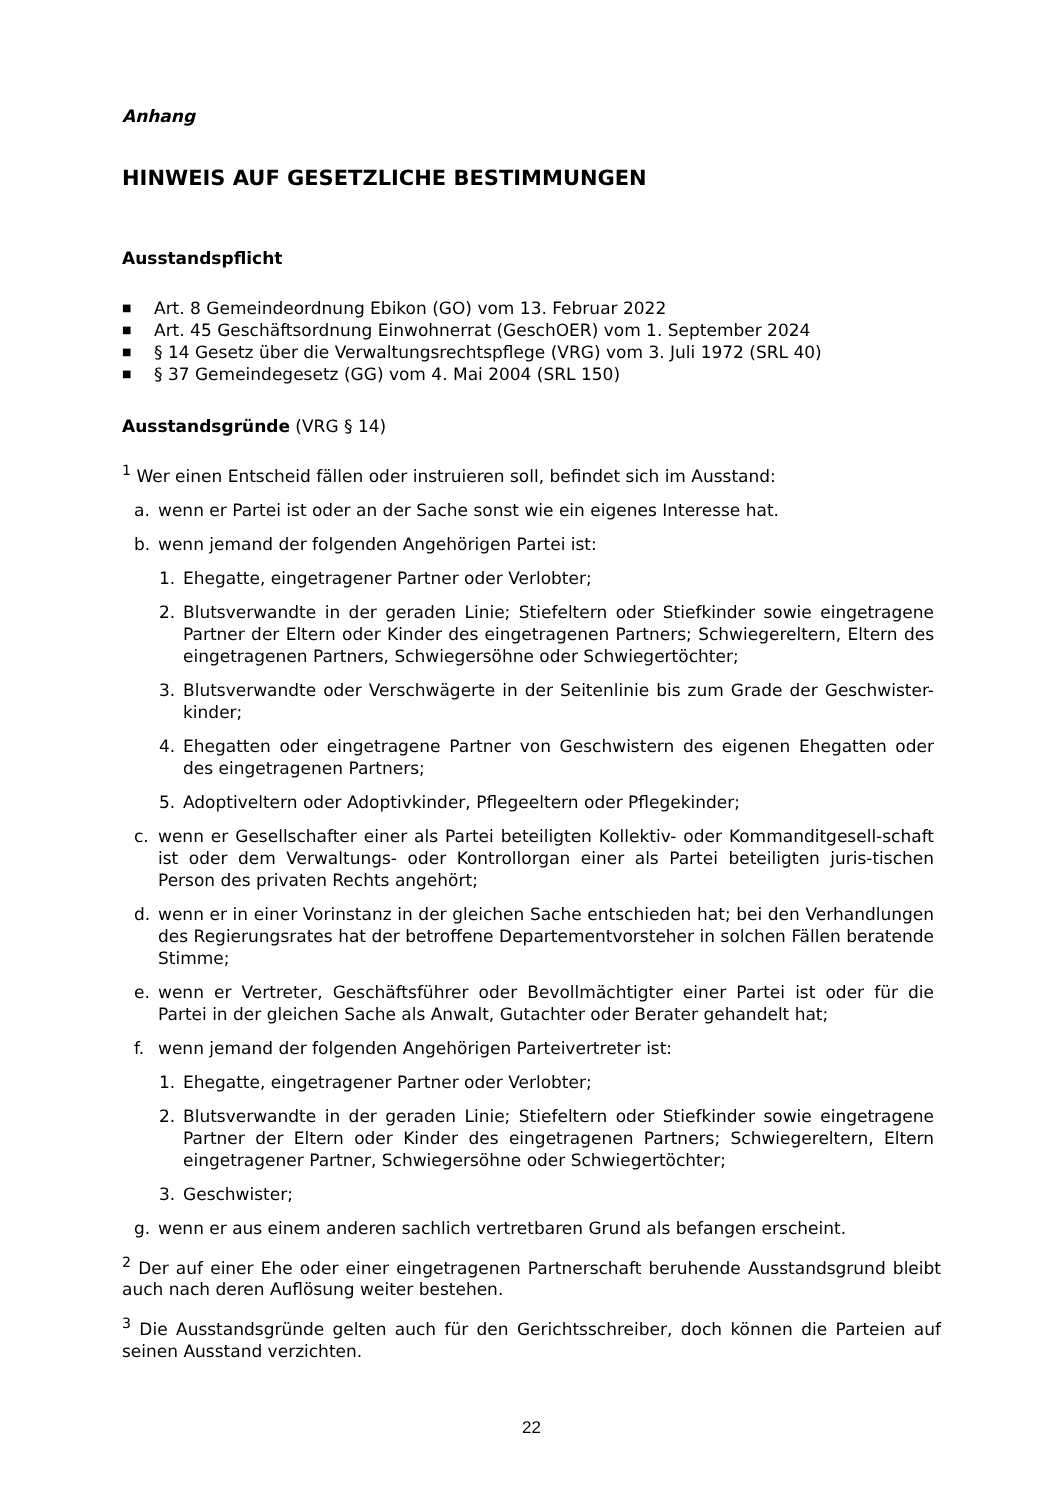Anhang
HINWEIS AUF GESETZLICHE BESTIMMUNGEN
Ausstandspflicht
■ Art. 8 Gemeindeordnung Ebikon (GO) vom 13. Februar 2022
■ Art. 45 Geschäftsordnung Einwohnerrat (GeschOER) vom 1. September 2024
■ § 14 Gesetz über die Verwaltungsrechtspflege (VRG) vom 3. Juli 1972 (SRL 40)
■ § 37 Gemeindegesetz (GG) vom 4. Mai 2004 (SRL 150)
Ausstandsgründe (VRG § 14)
<sup>1</sup> Wer einen Entscheid fällen oder instruieren soll, befindet sich im Ausstand:
a. wenn er Partei ist oder an der Sache sonst wie ein eigenes Interesse hat.
b. wenn jemand der folgenden Angehörigen Partei ist:
1. Ehegatte, eingetragener Partner oder Verlobter;
2. Blutsverwandte in der geraden Linie; Stiefeltern oder Stiefkinder sowie eingetragene Partner der Eltern oder Kinder des eingetragenen Partners; Schwiegereltern, Eltern des eingetragenen Partners, Schwiegersöhne oder Schwiegertöchter;
3. Blutsverwandte oder Verschwägerte in der Seitenlinie bis zum Grade der Geschwister-kinder;
4. Ehegatten oder eingetragene Partner von Geschwistern des eigenen Ehegatten oder des eingetragenen Partners;
5. Adoptiveltern oder Adoptivkinder, Pflegeeltern oder Pflegekinder;
c. wenn er Gesellschafter einer als Partei beteiligten Kollektiv- oder Kommanditgesell-schaft ist oder dem Verwaltungs- oder Kontrollorgan einer als Partei beteiligten juris-tischen Person des privaten Rechts angehört;
d. wenn er in einer Vorinstanz in der gleichen Sache entschieden hat; bei den Verhandlungen des Regierungsrates hat der betroffene Departementvorsteher in solchen Fällen beratende Stimme;
e. wenn er Vertreter, Geschäftsführer oder Bevollmächtigter einer Partei ist oder für die Partei in der gleichen Sache als Anwalt, Gutachter oder Berater gehandelt hat;
f. wenn jemand der folgenden Angehörigen Parteivertreter ist:
1. Ehegatte, eingetragener Partner oder Verlobter;
2. Blutsverwandte in der geraden Linie; Stiefeltern oder Stiefkinder sowie eingetragene Partner der Eltern oder Kinder des eingetragenen Partners; Schwiegereltern, Eltern eingetragener Partner, Schwiegersöhne oder Schwiegertöchter;
3. Geschwister;
g. wenn er aus einem anderen sachlich vertretbaren Grund als befangen erscheint.
<sup>2</sup> Der auf einer Ehe oder einer eingetragenen Partnerschaft beruhende Ausstandsgrund bleibt auch nach deren Auflösung weiter bestehen.
<sup>3</sup> Die Ausstandsgründe gelten auch für den Gerichtsschreiber, doch können die Parteien auf seinen Ausstand verzichten.
22